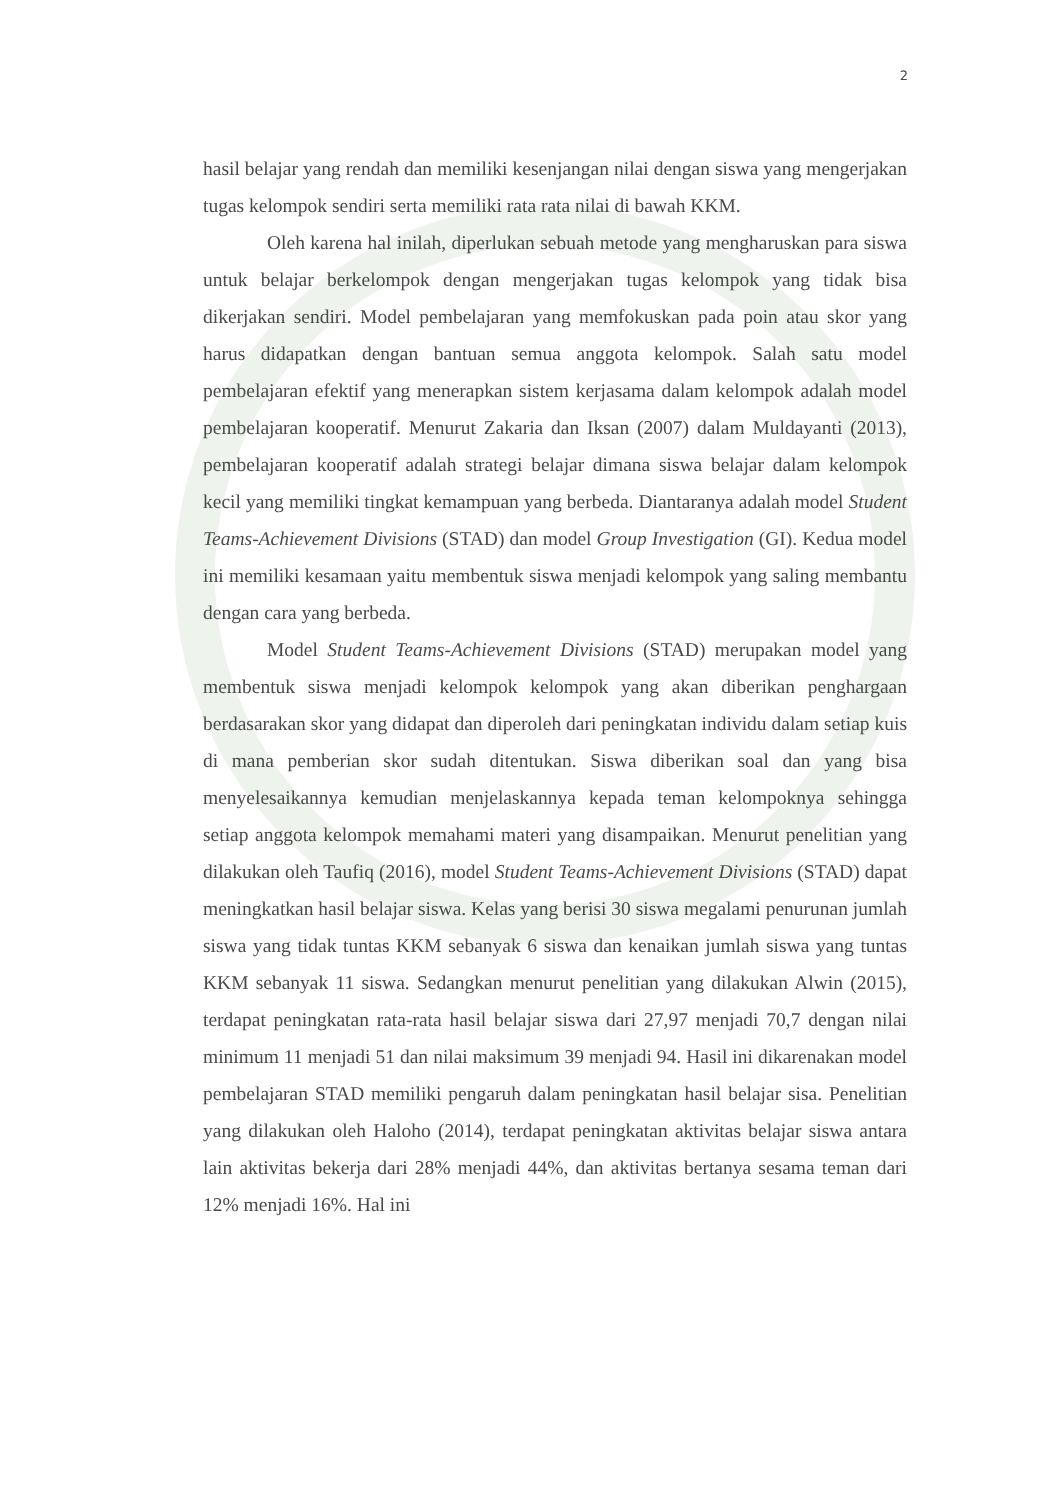2
hasil belajar yang rendah dan memiliki kesenjangan nilai dengan siswa yang mengerjakan tugas kelompok sendiri serta memiliki rata rata nilai di bawah KKM.
Oleh karena hal inilah, diperlukan sebuah metode yang mengharuskan para siswa untuk belajar berkelompok dengan mengerjakan tugas kelompok yang tidak bisa dikerjakan sendiri. Model pembelajaran yang memfokuskan pada poin atau skor yang harus didapatkan dengan bantuan semua anggota kelompok. Salah satu model pembelajaran efektif yang menerapkan sistem kerjasama dalam kelompok adalah model pembelajaran kooperatif. Menurut Zakaria dan Iksan (2007) dalam Muldayanti (2013), pembelajaran kooperatif adalah strategi belajar dimana siswa belajar dalam kelompok kecil yang memiliki tingkat kemampuan yang berbeda. Diantaranya adalah model Student Teams-Achievement Divisions (STAD) dan model Group Investigation (GI). Kedua model ini memiliki kesamaan yaitu membentuk siswa menjadi kelompok yang saling membantu dengan cara yang berbeda.
Model Student Teams-Achievement Divisions (STAD) merupakan model yang membentuk siswa menjadi kelompok kelompok yang akan diberikan penghargaan berdasarakan skor yang didapat dan diperoleh dari peningkatan individu dalam setiap kuis di mana pemberian skor sudah ditentukan. Siswa diberikan soal dan yang bisa menyelesaikannya kemudian menjelaskannya kepada teman kelompoknya sehingga setiap anggota kelompok memahami materi yang disampaikan. Menurut penelitian yang dilakukan oleh Taufiq (2016), model Student Teams-Achievement Divisions (STAD) dapat meningkatkan hasil belajar siswa. Kelas yang berisi 30 siswa megalami penurunan jumlah siswa yang tidak tuntas KKM sebanyak 6 siswa dan kenaikan jumlah siswa yang tuntas KKM sebanyak 11 siswa. Sedangkan menurut penelitian yang dilakukan Alwin (2015), terdapat peningkatan rata-rata hasil belajar siswa dari 27,97 menjadi 70,7 dengan nilai minimum 11 menjadi 51 dan nilai maksimum 39 menjadi 94. Hasil ini dikarenakan model pembelajaran STAD memiliki pengaruh dalam peningkatan hasil belajar sisa. Penelitian yang dilakukan oleh Haloho (2014), terdapat peningkatan aktivitas belajar siswa antara lain aktivitas bekerja dari 28% menjadi 44%, dan aktivitas bertanya sesama teman dari 12% menjadi 16%. Hal ini